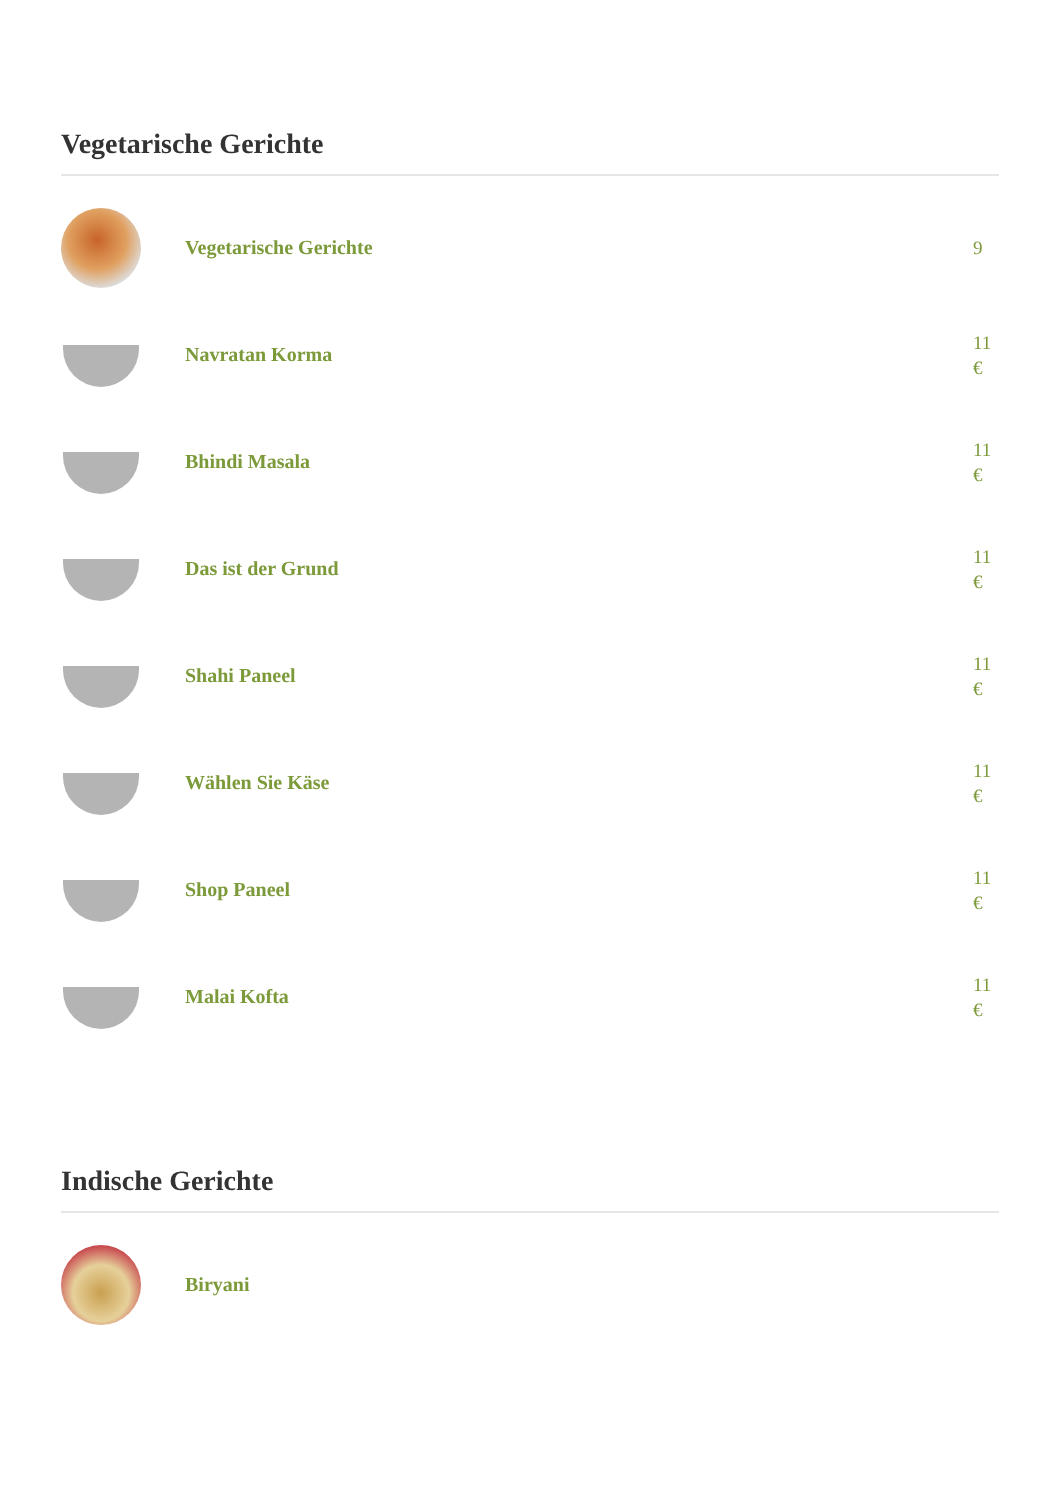Vegetarische Gerichte
Vegetarische Gerichte
9
Navratan Korma
11 €
Bhindi Masala
11 €
Das ist der Grund
11 €
Shahi Paneel
11 €
Wählen Sie Käse
11 €
Shop Paneel
11 €
Malai Kofta
11 €
Indische Gerichte
Biryani